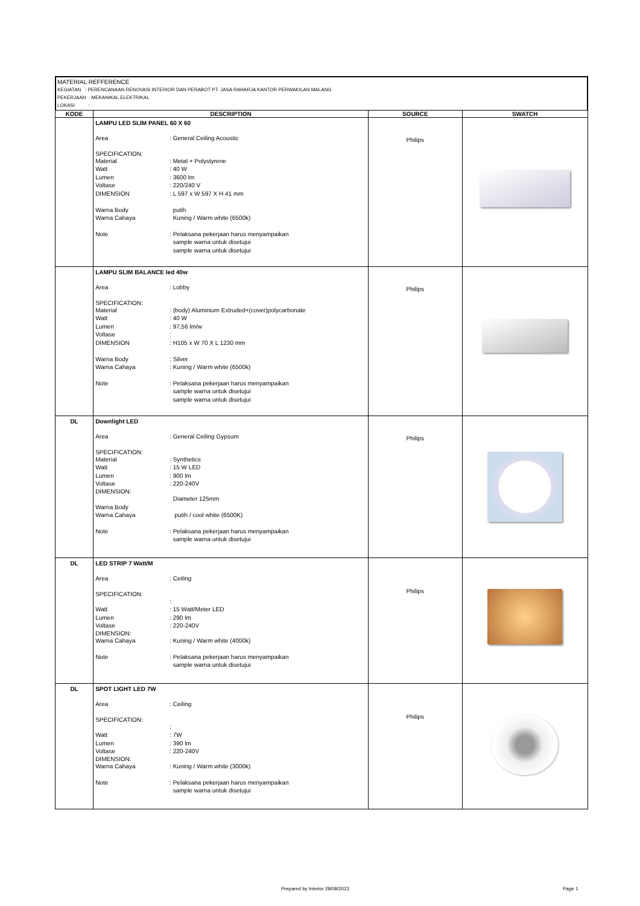MATERIAL REFFERENCE
KEGIATAN : PERENCANAAN RENOVASI INTERIOR DAN PERABOT PT. JASA RAHARJA KANTOR PERWAKILAN MALANG
PEKERJAAN : MEKANIKAL ELEKTRIKAL
LOKASI :
| KODE | DESCRIPTION | SOURCE | SWATCH |
| --- | --- | --- | --- |
| | LAMPU LED SLIM PANEL 60 X 60 Area : General Ceiling Acoustic SPECIFICATION: Material : Metal + Polystyrene Watt : 40 W Lumen : 3600 lm Voltase : 220/240 V DIMENSION : L 597 x W 597 X H 41 mm Warna Body putih Warna Cahaya Kuning / Warm white (6500k) Note : Pelaksana pekerjaan harus menyampaikan sample warna untuk disetujui sample warna untuk disetujui | Philips | |
| | LAMPU SLIM BALANCE led 40w Area : Lobby SPECIFICATION: Material : (body) Aluminium Extruded+(cover)polycarbonate Watt : 40 W Lumen : 97,56 lm/w Voltase : DIMENSION : H105 x W 70 X L 1230 mm Warna Body : Silver Warna Cahaya : Kuning / Warm white (6500k) Note : Pelaksana pekerjaan harus menyampaikan sample warna untuk disetujui sample warna untuk disetujui | Philips | |
| DL | Downlight LED Area : General Ceiling Gypsum SPECIFICATION: Material : Synthetics Watt : 15 W LED Lumen : 900 lm Voltase : 220-240V DIMENSION: Diameter 125mm Warna Body Warna Cahaya putih / cool white (6500K) Note : Pelaksana pekerjaan harus menyampaikan sample warna untuk disetujui | Philips | |
| DL | LED STRIP 7 Watt/M Area : Ceiling SPECIFICATION: : Watt : 15 Watt/Meter LED Lumen : 290 lm Voltase : 220-240V DIMENSION: Warna Cahaya : Kuning / Warm white (4000k) Note : Pelaksana pekerjaan harus menyampaikan sample warna untuk disetujui | Philips | |
| DL | SPOT LIGHT LED 7W Area : Ceiling SPECIFICATION: : Watt : 7W Lumen : 390 lm Voltase : 220-240V DIMENSION: Warna Cahaya : Kuning / Warm white (3000k) Note : Pelaksana pekerjaan harus menyampaikan sample warna untuk disetujui | Philips | |
Prepared by Interior 28/08/2023
Page 1